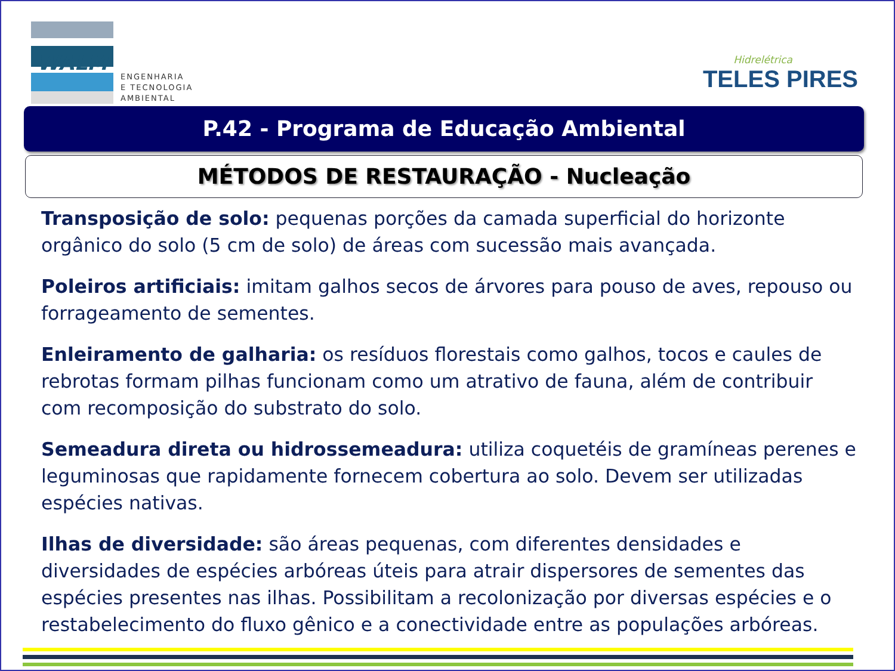WALM
ENGENHARIA
E TECNOLOGIA
AMBIENTAL
Hidrelétrica
TELES PIRES
P.42 - Programa de Educação Ambiental
MÉTODOS DE RESTAURAÇÃO - Nucleação
Transposição de solo: pequenas porções da camada superficial do horizonte orgânico do solo (5 cm de solo) de áreas com sucessão mais avançada.
Poleiros artificiais: imitam galhos secos de árvores para pouso de aves, repouso ou forrageamento de sementes.
Enleiramento de galharia: os resíduos florestais como galhos, tocos e caules de rebrotas formam pilhas funcionam como um atrativo de fauna, além de contribuir com recomposição do substrato do solo.
Semeadura direta ou hidrossemeadura: utiliza coquetéis de gramíneas perenes e leguminosas que rapidamente fornecem cobertura ao solo. Devem ser utilizadas espécies nativas.
Ilhas de diversidade: são áreas pequenas, com diferentes densidades e diversidades de espécies arbóreas úteis para atrair dispersores de sementes das espécies presentes nas ilhas. Possibilitam a recolonização por diversas espécies e o restabelecimento do fluxo gênico e a conectividade entre as populações arbóreas.